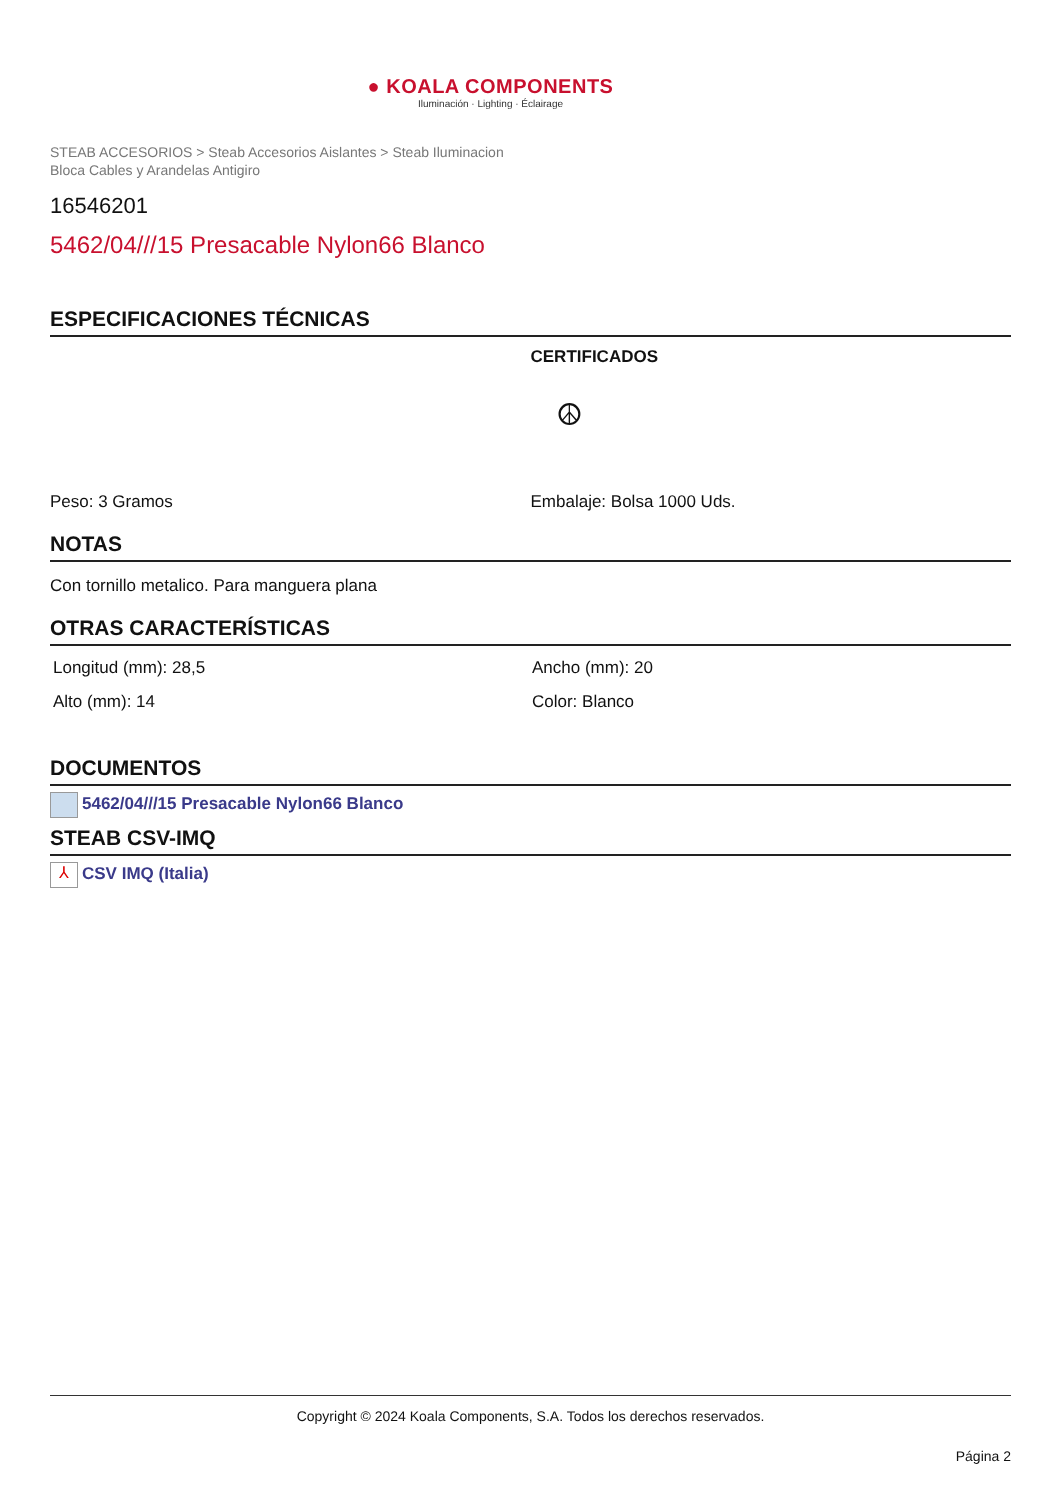● KOALA COMPONENTS
Iluminación · Lighting · Éclairage
STEAB ACCESORIOS > Steab Accesorios Aislantes > Steab Iluminacion Bloca Cables y Arandelas Antigiro
16546201
5462/04///15 Presacable Nylon66 Blanco
ESPECIFICACIONES TÉCNICAS
CERTIFICADOS
☮
Peso: 3 Gramos Embalaje: Bolsa 1000 Uds.
NOTAS
Con tornillo metalico. Para manguera plana
OTRAS CARACTERÍSTICAS
Longitud (mm): 28,5 Ancho (mm): 20
Alto (mm): 14 Color: Blanco
DOCUMENTOS
5462/04///15 Presacable Nylon66 Blanco
STEAB CSV-IMQ
⅄ CSV IMQ (Italia)
Copyright © 2024 Koala Components, S.A. Todos los derechos reservados.
Página 2